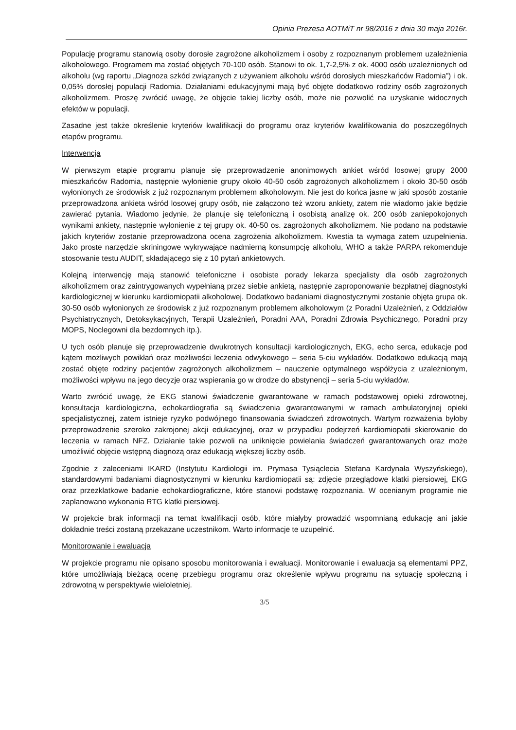Opinia Prezesa AOTMiT nr 98/2016 z dnia 30 maja 2016r.
Populację programu stanowią osoby dorosłe zagrożone alkoholizmem i osoby z rozpoznanym problemem uzależnienia alkoholowego. Programem ma zostać objętych 70-100 osób. Stanowi to ok. 1,7-2,5% z ok. 4000 osób uzależnionych od alkoholu (wg raportu „Diagnoza szkód związanych z używaniem alkoholu wśród dorosłych mieszkańców Radomia”) i ok. 0,05% dorosłej populacji Radomia. Działaniami edukacyjnymi mają być objęte dodatkowo rodziny osób zagrożonych alkoholizmem. Proszę zwrócić uwagę, że objęcie takiej liczby osób, może nie pozwolić na uzyskanie widocznych efektów w populacji.
Zasadne jest także określenie kryteriów kwalifikacji do programu oraz kryteriów kwalifikowania do poszczególnych etapów programu.
Interwencja
W pierwszym etapie programu planuje się przeprowadzenie anonimowych ankiet wśród losowej grupy 2000 mieszkańców Radomia, następnie wyłonienie grupy około 40-50 osób zagrożonych alkoholizmem i około 30-50 osób wyłonionych ze środowisk z już rozpoznanym problemem alkoholowym. Nie jest do końca jasne w jaki sposób zostanie przeprowadzona ankieta wśród losowej grupy osób, nie załączono też wzoru ankiety, zatem nie wiadomo jakie będzie zawierać pytania. Wiadomo jedynie, że planuje się telefoniczną i osobistą analizę ok. 200 osób zaniepokojonych wynikami ankiety, następnie wyłonienie z tej grupy ok. 40-50 os. zagrożonych alkoholizmem. Nie podano na podstawie jakich kryteriów zostanie przeprowadzona ocena zagrożenia alkoholizmem. Kwestia ta wymaga zatem uzupełnienia. Jako proste narzędzie skriningowe wykrywające nadmierną konsumpcję alkoholu, WHO a także PARPA rekomenduje stosowanie testu AUDIT, składającego się z 10 pytań ankietowych.
Kolejną interwencję mają stanowić telefoniczne i osobiste porady lekarza specjalisty dla osób zagrożonych alkoholizmem oraz zaintrygowanych wypełnianą przez siebie ankietą, następnie zaproponowanie bezpłatnej diagnostyki kardiologicznej w kierunku kardiomiopatii alkoholowej. Dodatkowo badaniami diagnostycznymi zostanie objęta grupa ok. 30-50 osób wyłonionych ze środowisk z już rozpoznanym problemem alkoholowym (z Poradni Uzależnień, z Oddziałów Psychiatrycznych, Detoksykacyjnych, Terapii Uzależnień, Poradni AAA, Poradni Zdrowia Psychicznego, Poradni przy MOPS, Noclegowni dla bezdomnych itp.).
U tych osób planuje się przeprowadzenie dwukrotnych konsultacji kardiologicznych, EKG, echo serca, edukacje pod kątem możliwych powikłań oraz możliwości leczenia odwykowego – seria 5-ciu wykładów. Dodatkowo edukacją mają zostać objęte rodziny pacjentów zagrożonych alkoholizmem – nauczenie optymalnego współżycia z uzależnionym, możliwości wpływu na jego decyzje oraz wspierania go w drodze do abstynencji – seria 5-ciu wykładów.
Warto zwrócić uwagę, że EKG stanowi świadczenie gwarantowane w ramach podstawowej opieki zdrowotnej, konsultacja kardiologiczna, echokardiografia są świadczenia gwarantowanymi w ramach ambulatoryjnej opieki specjalistycznej, zatem istnieje ryzyko podwójnego finansowania świadczeń zdrowotnych. Wartym rozważenia byłoby przeprowadzenie szeroko zakrojonej akcji edukacyjnej, oraz w przypadku podejrzeń kardiomiopatii skierowanie do leczenia w ramach NFZ. Działanie takie pozwoli na uniknięcie powielania świadczeń gwarantowanych oraz może umożliwić objęcie wstępną diagnozą oraz edukacją większej liczby osób.
Zgodnie z zaleceniami IKARD (Instytutu Kardiologii im. Prymasa Tysiąclecia Stefana Kardynała Wyszyńskiego), standardowymi badaniami diagnostycznymi w kierunku kardiomiopatii są: zdjęcie przeglądowe klatki piersiowej, EKG oraz przezklatkowe badanie echokardiograficzne, które stanowi podstawę rozpoznania. W ocenianym programie nie zaplanowano wykonania RTG klatki piersiowej.
W projekcie brak informacji na temat kwalifikacji osób, które miałyby prowadzić wspomnianą edukację ani jakie dokładnie treści zostaną przekazane uczestnikom. Warto informacje te uzupełnić.
Monitorowanie i ewaluacja
W projekcie programu nie opisano sposobu monitorowania i ewaluacji. Monitorowanie i ewaluacja są elementami PPZ, które umożliwiają bieżącą ocenę przebiegu programu oraz określenie wpływu programu na sytuację społeczną i zdrowotną w perspektywie wieloletniej.
3/5